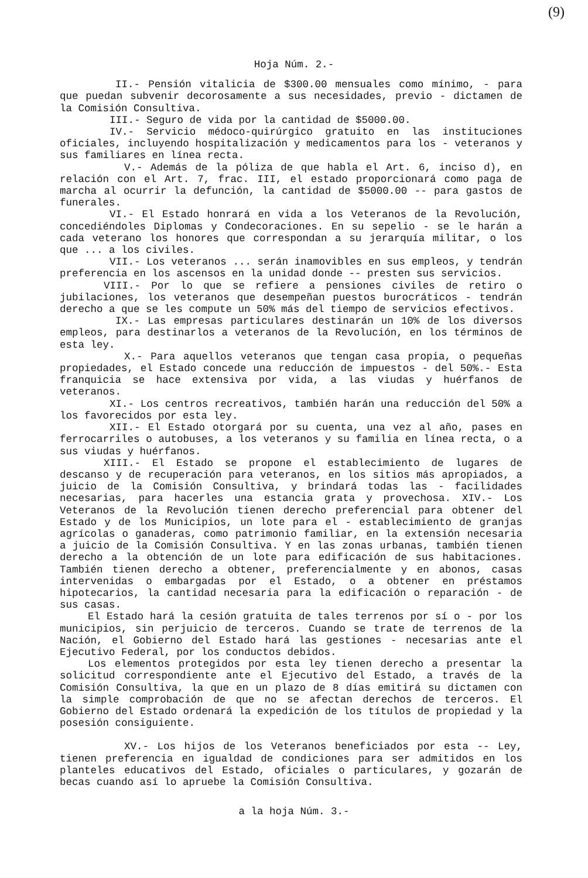(9)
Hoja Núm. 2.-
II.- Pensión vitalicia de $300.00 mensuales como mínimo, - para que puedan subvenir decorosamente a sus necesidades, previo - dictamen de la Comisión Consultiva.
III.- Seguro de vida por la cantidad de $5000.00.
IV.- Servicio médoco-quirúrgico gratuito en las instituciones oficiales, incluyendo hospitalización y medicamentos para los - veteranos y sus familiares en línea recta.
V.- Además de la póliza de que habla el Art. 6, inciso d), en relación con el Art. 7, frac. III, el estado proporcionará como paga de marcha al ocurrir la defunción, la cantidad de $5000.00 -- para gastos de funerales.
VI.- El Estado honrará en vida a los Veteranos de la Revolución, concediéndoles Diplomas y Condecoraciones. En su sepelio - se le harán a cada veterano los honores que correspondan a su jerarquía militar, o los que ... a los civiles.
VII.- Los veteranos ... serán inamovibles en sus empleos, y tendrán preferencia en los ascensos en la unidad donde -- presten sus servicios.
VIII.- Por lo que se refiere a pensiones civiles de retiro o jubilaciones, los veteranos que desempeñan puestos burocráticos - tendrán derecho a que se les compute un 50% más del tiempo de servicios efectivos.
IX.- Las empresas particulares destinarán un 10% de los diversos empleos, para destinarlos a veteranos de la Revolución, en los términos de esta ley.
X.- Para aquellos veteranos que tengan casa propia, o pequeñas propiedades, el Estado concede una reducción de impuestos - del 50%.- Esta franquicia se hace extensiva por vida, a las viudas y huérfanos de veteranos.
XI.- Los centros recreativos, también harán una reducción del 50% a los favorecidos por esta ley.
XII.- El Estado otorgará por su cuenta, una vez al año, pases en ferrocarriles o autobuses, a los veteranos y su familia en línea recta, o a sus viudas y huérfanos.
XIII.- El Estado se propone el establecimiento de lugares de descanso y de recuperación para veteranos, en los sitios más apropiados, a juicio de la Comisión Consultiva, y brindará todas las - facilidades necesarias, para hacerles una estancia grata y provechosa. XIV.- Los Veteranos de la Revolución tienen derecho preferencial para obtener del Estado y de los Municipios, un lote para el - establecimiento de granjas agrícolas o ganaderas, como patrimonio familiar, en la extensión necesaria a juicio de la Comisión Consultiva. Y en las zonas urbanas, también tienen derecho a la obtención de un lote para edificación de sus habitaciones. También tienen derecho a obtener, preferencialmente y en abonos, casas intervenidas o embargadas por el Estado, o a obtener en préstamos hipotecarios, la cantidad necesaria para la edificación o reparación - de sus casas.
El Estado hará la cesión gratuita de tales terrenos por sí o - por los municipios, sin perjuicio de terceros. Cuando se trate de terrenos de la Nación, el Gobierno del Estado hará las gestiones - necesarias ante el Ejecutivo Federal, por los conductos debidos.
Los elementos protegidos por esta ley tienen derecho a presentar la solicitud correspondiente ante el Ejecutivo del Estado, a través de la Comisión Consultiva, la que en un plazo de 8 días emitirá su dictamen con la simple comprobación de que no se afectan derechos de terceros. El Gobierno del Estado ordenará la expedición de los títulos de propiedad y la posesión consiguiente.
XV.- Los hijos de los Veteranos beneficiados por esta -- Ley, tienen preferencia en igualdad de condiciones para ser admitidos en los planteles educativos del Estado, oficiales o particulares, y gozarán de becas cuando así lo apruebe la Comisión Consultiva.
a la hoja Núm. 3.-